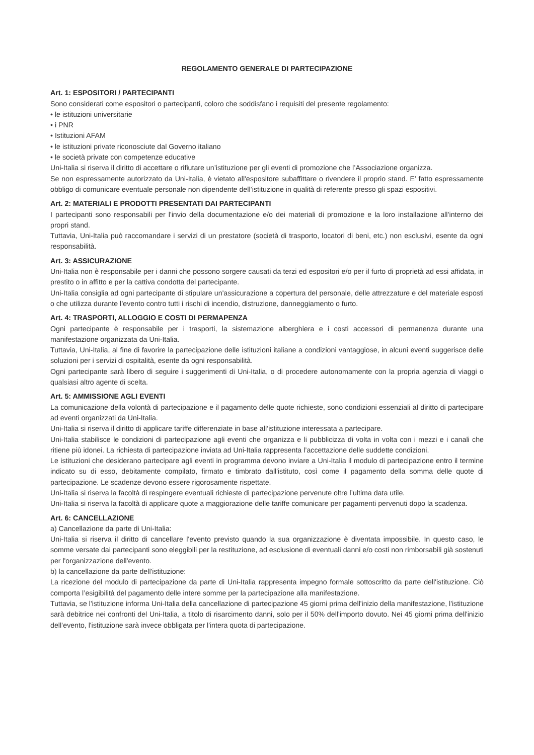REGOLAMENTO GENERALE DI PARTECIPAZIONE
Art. 1: ESPOSITORI / PARTECIPANTI
Sono considerati come espositori o partecipanti, coloro che soddisfano i requisiti del presente regolamento:
• le istituzioni universitarie
• i PNR
• Istituzioni AFAM
• le istituzioni private riconosciute dal Governo italiano
• le società private con competenze educative
Uni-Italia si riserva il diritto di accettare o rifiutare un’istituzione per gli eventi di promozione che l’Associazione organizza.
Se non espressamente autorizzato da Uni-Italia, è vietato all'espositore subaffittare o rivendere il proprio stand. E’ fatto espressamente obbligo di comunicare eventuale personale non dipendente dell’istituzione in qualità di referente presso gli spazi espositivi.
Art. 2: MATERIALI E PRODOTTI PRESENTATI DAI PARTECIPANTI
I partecipanti sono responsabili per l'invio della documentazione e/o dei materiali di promozione e la loro installazione all’interno dei propri stand.
Tuttavia, Uni-Italia può raccomandare i servizi di un prestatore (società di trasporto, locatori di beni, etc.) non esclusivi, esente da ogni responsabilità.
Art. 3: ASSICURAZIONE
Uni-Italia non è responsabile per i danni che possono sorgere causati da terzi ed espositori e/o per il furto di proprietà ad essi affidata, in prestito o in affitto e per la cattiva condotta del partecipante.
Uni-Italia consiglia ad ogni partecipante di stipulare un'assicurazione a copertura del personale, delle attrezzature e del materiale esposti o che utilizza durante l’evento contro tutti i rischi di incendio, distruzione, danneggiamento o furto.
Art. 4: TRASPORTI, ALLOGGIO E COSTI DI PERMAPENZA
Ogni partecipante è responsabile per i trasporti, la sistemazione alberghiera e i costi accessori di permanenza durante una manifestazione organizzata da Uni-Italia.
Tuttavia, Uni-Italia, al fine di favorire la partecipazione delle istituzioni italiane a condizioni vantaggiose, in alcuni eventi suggerisce delle soluzioni per i servizi di ospitalità, esente da ogni responsabilità.
Ogni partecipante sarà libero di seguire i suggerimenti di Uni-Italia, o di procedere autonomamente con la propria agenzia di viaggi o qualsiasi altro agente di scelta.
Art. 5: AMMISSIONE AGLI EVENTI
La comunicazione della volontà di partecipazione e il pagamento delle quote richieste, sono condizioni essenziali al diritto di partecipare ad eventi organizzati da Uni-Italia.
Uni-Italia si riserva il diritto di applicare tariffe differenziate in base all’istituzione interessata a partecipare.
Uni-Italia stabilisce le condizioni di partecipazione agli eventi che organizza e li pubblicizza di volta in volta con i mezzi e i canali che ritiene più idonei. La richiesta di partecipazione inviata ad Uni-Italia rappresenta l’accettazione delle suddette condizioni.
Le istituzioni che desiderano partecipare agli eventi in programma devono inviare a Uni-Italia il modulo di partecipazione entro il termine indicato su di esso, debitamente compilato, firmato e timbrato dall'istituto, così come il pagamento della somma delle quote di partecipazione. Le scadenze devono essere rigorosamente rispettate.
Uni-Italia si riserva la facoltà di respingere eventuali richieste di partecipazione pervenute oltre l’ultima data utile.
Uni-Italia si riserva la facoltà di applicare quote a maggiorazione delle tariffe comunicare per pagamenti pervenuti dopo la scadenza.
Art. 6: CANCELLAZIONE
a) Cancellazione da parte di Uni-Italia:
Uni-Italia si riserva il diritto di cancellare l'evento previsto quando la sua organizzazione è diventata impossibile. In questo caso, le somme versate dai partecipanti sono eleggibili per la restituzione, ad esclusione di eventuali danni e/o costi non rimborsabili già sostenuti per l'organizzazione dell'evento.
b) la cancellazione da parte dell'istituzione:
La ricezione del modulo di partecipazione da parte di Uni-Italia rappresenta impegno formale sottoscritto da parte dell'istituzione. Ciò comporta l’esigibilità del pagamento delle intere somme per la partecipazione alla manifestazione.
Tuttavia, se l'istituzione informa Uni-Italia della cancellazione di partecipazione 45 giorni prima dell'inizio della manifestazione, l'istituzione sarà debitrice nei confronti del Uni-Italia, a titolo di risarcimento danni, solo per il 50% dell'importo dovuto. Nei 45 giorni prima dell'inizio dell’evento, l'istituzione sarà invece obbligata per l'intera quota di partecipazione.